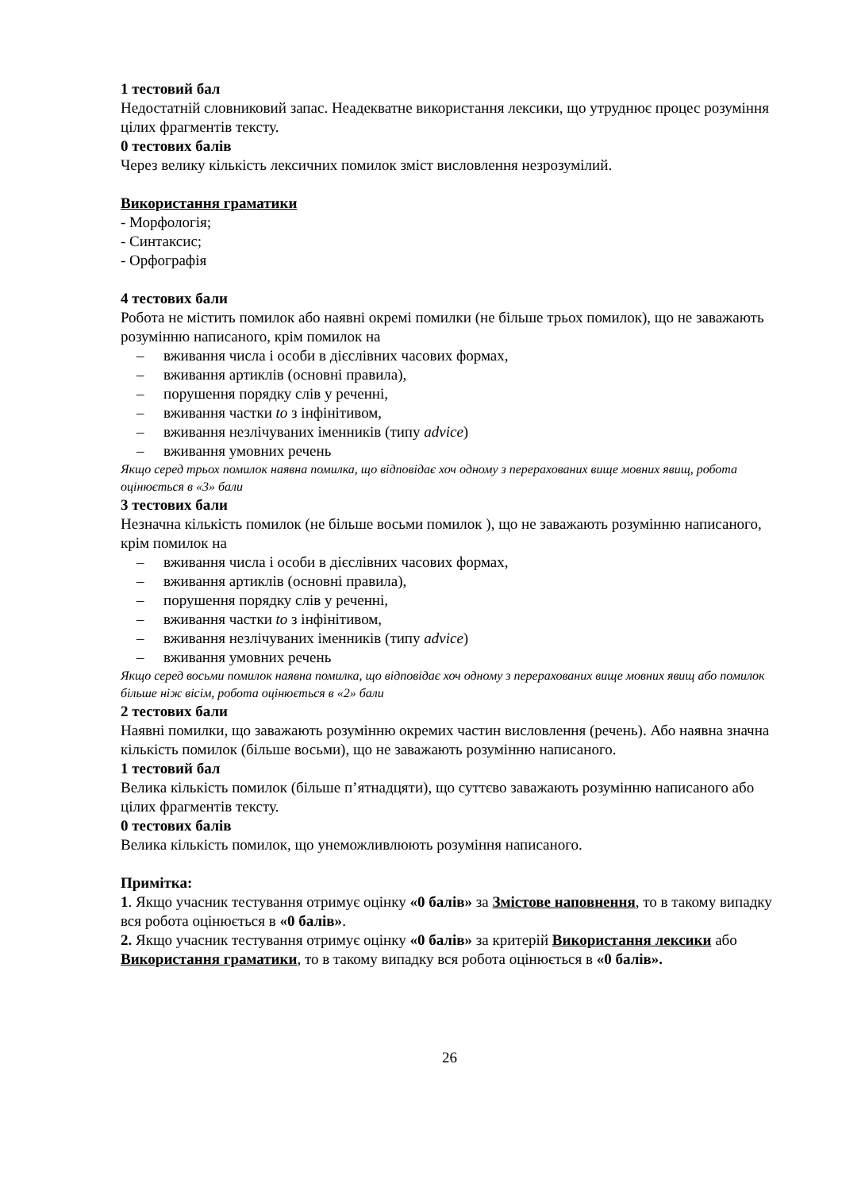1 тестовий бал
Недостатній словниковий запас. Неадекватне використання лексики, що утруднює процес розуміння цілих фрагментів тексту.
0 тестових балів
Через велику кількість лексичних помилок зміст висловлення незрозумілий.
Використання граматики
- Морфологія;
- Синтаксис;
- Орфографія
4 тестових бали
Робота не містить помилок або наявні окремі помилки (не більше трьох помилок), що не заважають розумінню написаного, крім помилок на
– вживання числа і особи в дієслівних часових формах,
– вживання артиклів (основні правила),
– порушення порядку слів у реченні,
– вживання частки to з інфінітивом,
– вживання незлічуваних іменників (типу advice)
– вживання умовних речень
Якщо серед трьох помилок наявна помилка, що відповідає хоч одному з перерахованих вище мовних явищ, робота оцінюється в «3» бали
3 тестових бали
Незначна кількість помилок (не більше восьми помилок ), що не заважають розумінню написаного, крім помилок на
– вживання числа і особи в дієслівних часових формах,
– вживання артиклів (основні правила),
– порушення порядку слів у реченні,
– вживання частки to з інфінітивом,
– вживання незлічуваних іменників (типу advice)
– вживання умовних речень
Якщо серед восьми помилок наявна помилка, що відповідає хоч одному з перерахованих вище мовних явищ або помилок більше ніж вісім, робота оцінюється в «2» бали
2 тестових бали
Наявні помилки, що заважають розумінню окремих частин висловлення (речень). Або наявна значна кількість помилок (більше восьми), що не заважають розумінню написаного.
1 тестовий бал
Велика кількість помилок (більше п’ятнадцяти), що суттєво заважають розумінню написаного або цілих фрагментів тексту.
0 тестових балів
Велика кількість помилок, що унеможливлюють розуміння написаного.
Примітка:
1. Якщо учасник тестування отримує оцінку «0 балів» за Змістове наповнення, то в такому випадку вся робота оцінюється в «0 балів».
2. Якщо учасник тестування отримує оцінку «0 балів» за критерій Використання лексики або Використання граматики, то в такому випадку вся робота оцінюється в «0 балів».
26